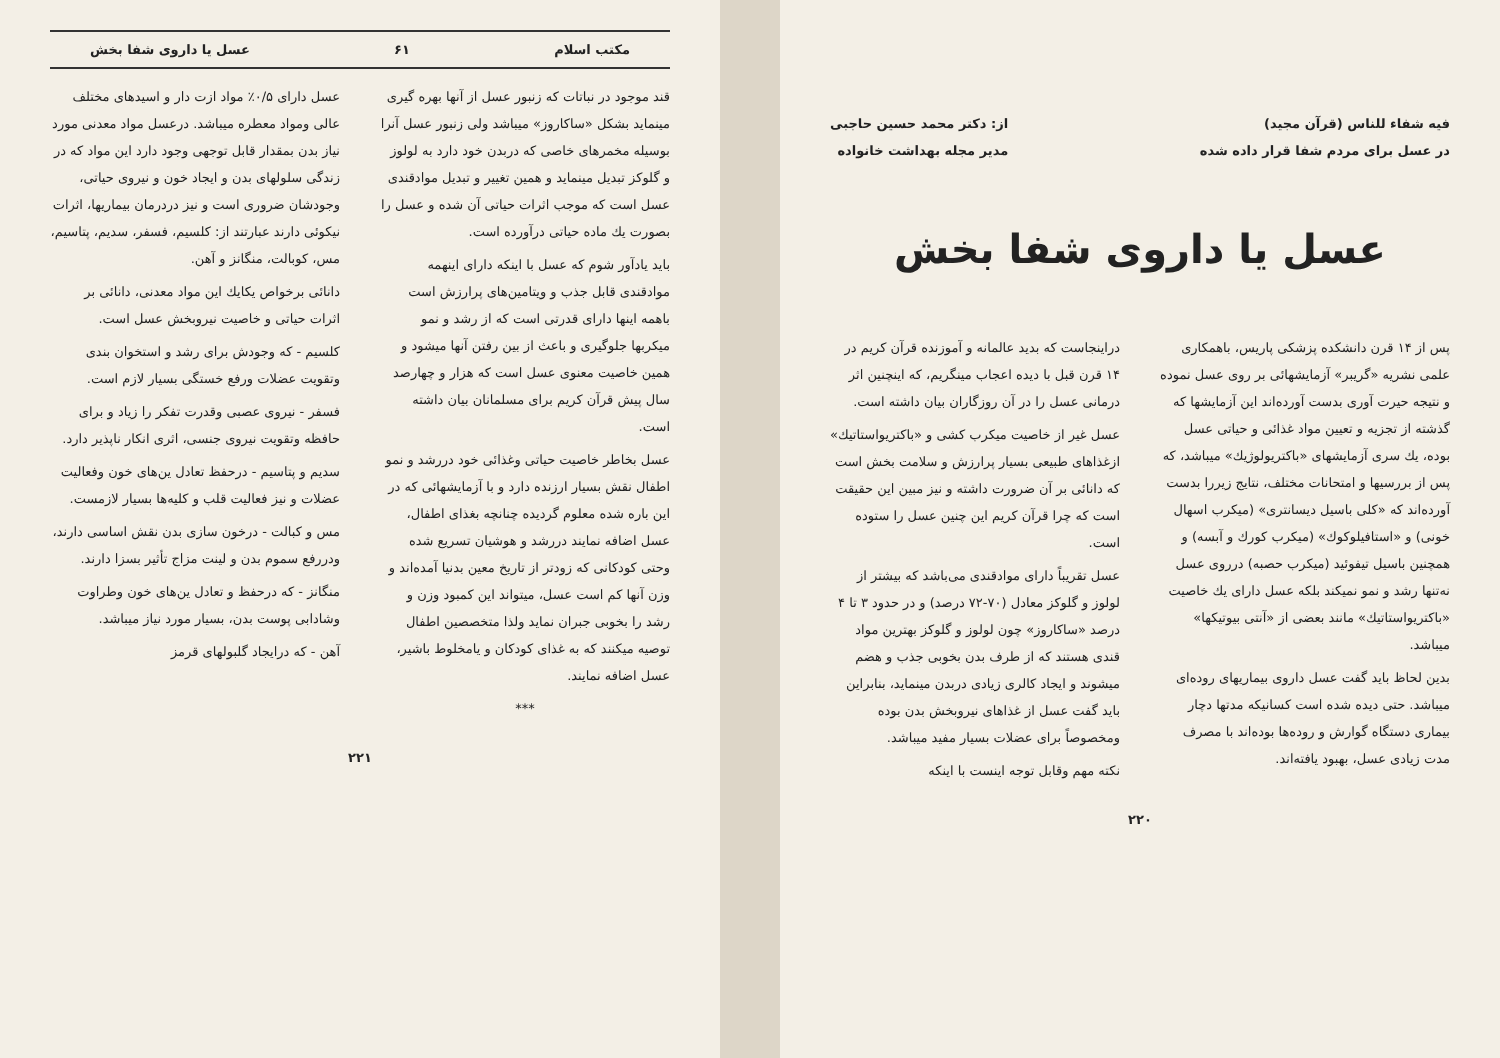فيه شفاء للناس (قرآن مجيد)
در عسل براى مردم شفا قرار داده شده
از: دکتر محمد حسين حاجبى
مدير مجله بهداشت خانواده
عسل يا داروى شفا بخش
پس از ۱۴ قرن دانشکده پزشکى پاريس، باهمکارى علمى نشريه «گريبر» آزمايشهائى بر روى عسل نموده و نتيجه حيرت آورى بدست آورده‌اند اين آزمايشها که گذشته از تجزيه و تعيين مواد غذائى و حياتى عسل بوده، يك سرى آزمايشهاى «باکتريولوژيك» ميباشد، که پس از بررسيها و امتحانات مختلف، نتايج زيررا بدست آورده‌اند که «کلى باسيل ديسانترى» (ميکرب اسهال خونى) و «استافيلوکوك» (ميکرب کورك و آبسه) و همچنين باسيل تيفوئيد (ميکرب حصبه) درروى عسل نه‌تنها رشد و نمو نميکند بلکه عسل داراى يك خاصيت «باکتريواستاتيك» مانند بعضى از «آنتى بيوتيکها» ميباشد.
بدين لحاظ بايد گفت عسل داروى بيماريهاى روده‌اى ميباشد. حتى ديده شده است کسانيکه مدتها دچار بيمارى دستگاه گوارش و روده‌ها بوده‌اند با مصرف مدت زيادى عسل، بهبود يافته‌اند.
دراينجاست که بديد عالمانه و آموزنده قرآن کريم در ۱۴ قرن قبل با ديده اعجاب مينگريم، که اينچنين اثر درمانى عسل را در آن روزگاران بيان داشته است.
عسل غير از خاصيت ميکرب کشى و «باکتريواستاتيك» ازغذاهاى طبيعى بسيار پرارزش و سلامت بخش است که دانائى بر آن ضرورت داشته و نيز مبين اين حقيقت است که چرا قرآن کريم اين چنين عسل را ستوده است.
عسل تقريباً داراى موادقندى مى‌باشد که بيشتر از لولوز و گلوکز معادل (۷۰-۷۲ درصد) و در حدود ۳ تا ۴ درصد «ساکاروز» چون لولوز و گلوکز بهترين مواد قندى هستند که از طرف بدن بخوبى جذب و هضم ميشوند و ايجاد کالرى زيادى دربدن مينمايد، بنابراين بايد گفت عسل از غذاهاى نيروبخش بدن بوده ومخصوصاً براى عضلات بسيار مفيد ميباشد.
نکته مهم وقابل توجه اينست با اينکه
۲۲۰
مکتب اسلام ۶۱ عسل يا داروى شفا بخش
قند موجود در نباتات که زنبور عسل از آنها بهره گيرى مينمايد بشکل «ساکاروز» ميباشد ولى زنبور عسل آنرا بوسيله مخمرهاى خاصى که دربدن خود دارد به لولوز و گلوکز تبديل مينمايد و همين تغيير و تبديل موادقندى عسل است که موجب اثرات حياتى آن شده و عسل را بصورت يك ماده حياتى درآورده است.
بايد يادآور شوم که عسل با اينکه داراى اينهمه موادقندى قابل جذب و ويتامين‌هاى پرارزش است باهمه اينها داراى قدرتى است که از رشد و نمو ميکربها جلوگيرى و باعث از بين رفتن آنها ميشود و همين خاصيت معنوى عسل است که هزار و چهارصد سال پيش قرآن کريم براى مسلمانان بيان داشته است.
عسل بخاطر خاصيت حياتى وغذائى خود دررشد و نمو اطفال نقش بسيار ارزنده دارد و با آزمايشهائى که در اين باره شده معلوم گرديده چنانچه بغذاى اطفال، عسل اضافه نمايند دررشد و هوشيان تسريع شده وحتى کودکانى که زودتر از تاريخ معين بدنيا آمده‌اند و وزن آنها کم است عسل، ميتواند اين کمبود وزن و رشد را بخوبى جبران نمايد ولذا متخصصين اطفال توصيه ميکنند که به غذاى کودکان و يامخلوط باشير، عسل اضافه نمايند.
***
عسل داراى ۰/۵٪ مواد ازت دار و اسيدهاى مختلف عالى ومواد معطره ميباشد. درعسل مواد معدنى مورد نياز بدن بمقدار قابل توجهى وجود دارد اين مواد که در زندگى سلولهاى بدن و ايجاد خون و نيروى حياتى، وجودشان ضرورى است و نيز دردرمان بيماريها، اثرات نيکوئى دارند عبارتند از: کلسيم، فسفر، سديم، پتاسيم، مس، کوبالت، منگانز و آهن.
دانائى برخواص يکايك اين مواد معدنى، دانائى بر اثرات حياتى و خاصيت نيروبخش عسل است.
کلسيم - که وجودش براى رشد و استخوان بندى وتقويت عضلات ورفع خستگى بسيار لازم است.
فسفر - نيروى عصبى وقدرت تفکر را زياد و براى حافظه وتقويت نيروى جنسى، اثرى انکار ناپذير دارد.
سديم و پتاسيم - درحفظ تعادل ين‌هاى خون وفعاليت عضلات و نيز فعاليت قلب و کليه‌ها بسيار لازمست.
مس و کبالت - درخون سازى بدن نقش اساسى دارند، ودررفع سموم بدن و لينت مزاج تأثير بسزا دارند.
منگانز - که درحفظ و تعادل ين‌هاى خون وطراوت وشادابى پوست بدن، بسيار مورد نياز ميباشد.
آهن - که درايجاد گلبولهاى قرمز
۲۲۱